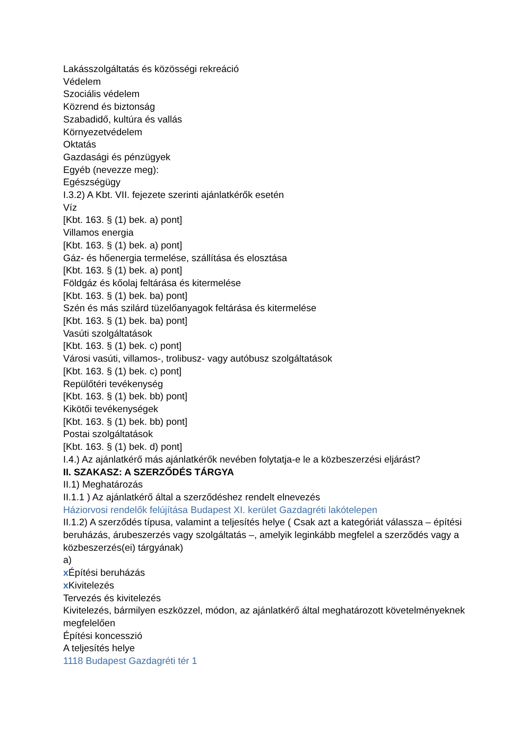Lakásszolgáltatás és közösségi rekreáció
Védelem
Szociális védelem
Közrend és biztonság
Szabadidő, kultúra és vallás
Környezetvédelem
Oktatás
Gazdasági és pénzügyek
Egyéb (nevezze meg):
Egészségügy
I.3.2) A Kbt. VII. fejezete szerinti ajánlatkérők esetén
Víz
[Kbt. 163. § (1) bek. a) pont]
Villamos energia
[Kbt. 163. § (1) bek. a) pont]
Gáz- és hőenergia termelése, szállítása és elosztása
[Kbt. 163. § (1) bek. a) pont]
Földgáz és kőolaj feltárása és kitermelése
[Kbt. 163. § (1) bek. ba) pont]
Szén és más szilárd tüzelőanyagok feltárása és kitermelése
[Kbt. 163. § (1) bek. ba) pont]
Vasúti szolgáltatások
[Kbt. 163. § (1) bek. c) pont]
Városi vasúti, villamos-, trolibusz- vagy autóbusz szolgáltatások
[Kbt. 163. § (1) bek. c) pont]
Repülőtéri tevékenység
[Kbt. 163. § (1) bek. bb) pont]
Kikötői tevékenységek
[Kbt. 163. § (1) bek. bb) pont]
Postai szolgáltatások
[Kbt. 163. § (1) bek. d) pont]
I.4.) Az ajánlatkérő más ajánlatkérők nevében folytatja-e le a közbeszerzési eljárást?
II. SZAKASZ: A SZERZŐDÉS TÁRGYA
II.1) Meghatározás
II.1.1 ) Az ajánlatkérő által a szerződéshez rendelt elnevezés
Háziorvosi rendelők felújítása Budapest XI. kerület Gazdagréti lakótelepen
II.1.2) A szerződés típusa, valamint a teljesítés helye ( Csak azt a kategóriát válassza – építési beruházás, árubeszerzés vagy szolgáltatás –, amelyik leginkább megfelel a szerződés vagy a közbeszerzés(ei) tárgyának)
a)
x Építési beruházás
x Kivitelezés
Tervezés és kivitelezés
Kivitelezés, bármilyen eszközzel, módon, az ajánlatkérő által meghatározott követelményeknek megfelelően
Építési koncesszió
A teljesítés helye
1118 Budapest Gazdagréti tér 1